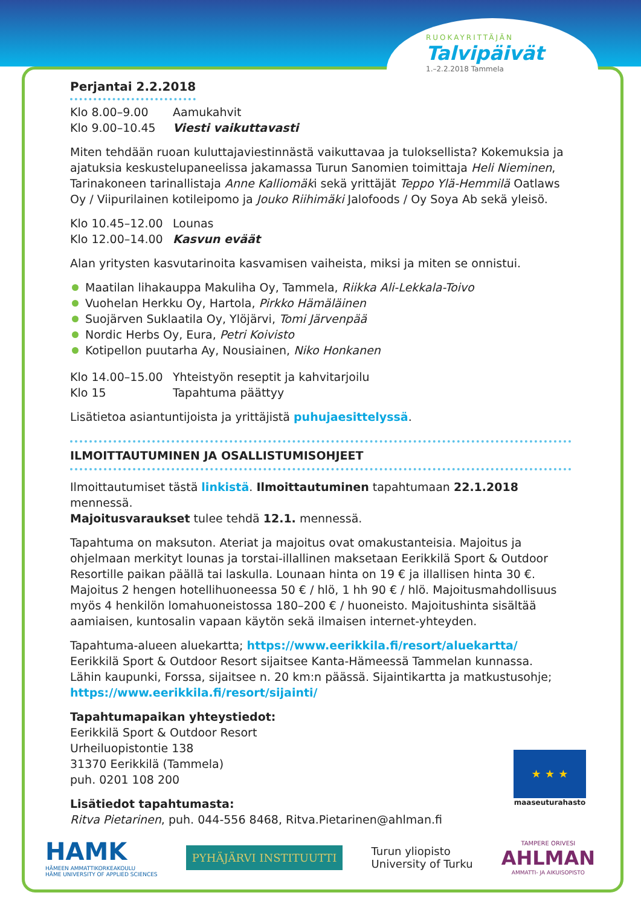RUOKAYRITTÄJÄN
Talvipäivät
1.–2.2.2018 Tammela
Perjantai 2.2.2018
Klo 8.00–9.00 Aamukahvit
Klo 9.00–10.45 Viesti vaikuttavasti
Miten tehdään ruoan kuluttajaviestinnästä vaikuttavaa ja tuloksellista? Kokemuksia ja ajatuksia keskustelupaneelissa jakamassa Turun Sanomien toimittaja Heli Nieminen, Tarinakoneen tarinallistaja Anne Kalliomäki sekä yrittäjät Teppo Ylä-Hemmilä Oatlaws Oy / Viipurilainen kotileipomo ja Jouko Riihimäki Jalofoods / Oy Soya Ab sekä yleisö.
Klo 10.45–12.00 Lounas
Klo 12.00–14.00 Kasvun eväät
Alan yritysten kasvutarinoita kasvamisen vaiheista, miksi ja miten se onnistui.
Maatilan lihakauppa Makuliha Oy, Tammela, Riikka Ali-Lekkala-Toivo
Vuohelan Herkku Oy, Hartola, Pirkko Hämäläinen
Suojärven Suklaatila Oy, Ylöjärvi, Tomi Järvenpää
Nordic Herbs Oy, Eura, Petri Koivisto
Kotipellon puutarha Ay, Nousiainen, Niko Honkanen
Klo 14.00–15.00 Yhteistyön reseptit ja kahvitarjoilu
Klo 15 Tapahtuma päättyy
Lisätietoa asiantuntijoista ja yrittäjistä puhujaesittelyssä.
ILMOITTAUTUMINEN JA OSALLISTUMISOHJEET
Ilmoittautumiset tästä linkistä. Ilmoittautuminen tapahtumaan 22.1.2018 mennessä.
Majoitusvaraukset tulee tehdä 12.1. mennessä.
Tapahtuma on maksuton. Ateriat ja majoitus ovat omakustanteisia. Majoitus ja ohjelmaan merkityt lounas ja torstai-illallinen maksetaan Eerikkilä Sport & Outdoor Resortille paikan päällä tai laskulla. Lounaan hinta on 19 € ja illallisen hinta 30 €. Majoitus 2 hengen hotellihuoneessa 50 € / hlö, 1 hh 90 € / hlö. Majoitusmahdollisuus myös 4 henkilön lomahuoneistossa 180–200 € / huoneisto. Majoitushinta sisältää aamiaisen, kuntosalin vapaan käytön sekä ilmaisen internet-yhteyden.
Tapahtuma-alueen aluekartta; https://www.eerikkila.fi/resort/aluekartta/
Eerikkilä Sport & Outdoor Resort sijaitsee Kanta-Hämeessä Tammelan kunnassa.
Lähin kaupunki, Forssa, sijaitsee n. 20 km:n päässä. Sijaintikartta ja matkustusohje;
https://www.eerikkila.fi/resort/sijainti/
Tapahtumapaikan yhteystiedot:
Eerikkilä Sport & Outdoor Resort
Urheiluopistontie 138
31370 Eerikkilä (Tammela)
puh. 0201 108 200
Lisätiedot tapahtumasta:
Ritva Pietarinen, puh. 044-556 8468, Ritva.Pietarinen@ahlman.fi
★ ★ ★
maaseuturahasto
HAMK
HÄMEEN AMMATTIKORKEAKOULU
HÄME UNIVERSITY OF APPLIED SCIENCES
PYHÄJÄRVI INSTITUUTTI
Turun yliopisto
University of Turku
TAMPERE ORIVESI
AHLMAN
AMMATTI- JA AIKUISOPISTO